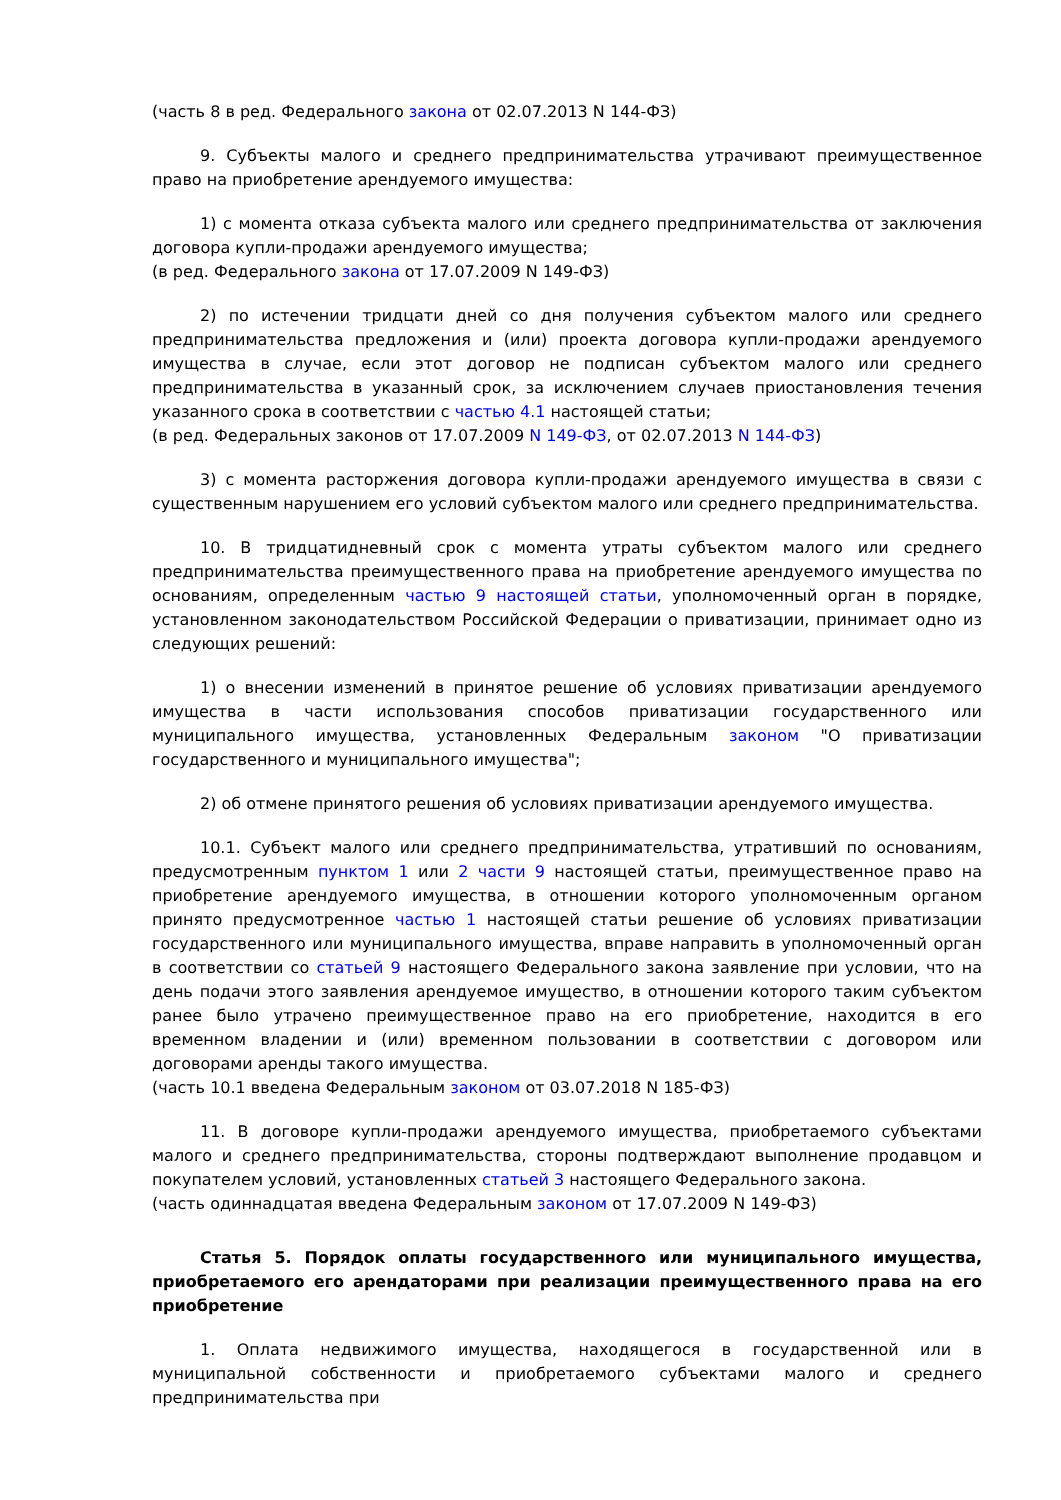(часть 8 в ред. Федерального закона от 02.07.2013 N 144-ФЗ)
9. Субъекты малого и среднего предпринимательства утрачивают преимущественное право на приобретение арендуемого имущества:
1) с момента отказа субъекта малого или среднего предпринимательства от заключения договора купли-продажи арендуемого имущества;
(в ред. Федерального закона от 17.07.2009 N 149-ФЗ)
2) по истечении тридцати дней со дня получения субъектом малого или среднего предпринимательства предложения и (или) проекта договора купли-продажи арендуемого имущества в случае, если этот договор не подписан субъектом малого или среднего предпринимательства в указанный срок, за исключением случаев приостановления течения указанного срока в соответствии с частью 4.1 настоящей статьи;
(в ред. Федеральных законов от 17.07.2009 N 149-ФЗ, от 02.07.2013 N 144-ФЗ)
3) с момента расторжения договора купли-продажи арендуемого имущества в связи с существенным нарушением его условий субъектом малого или среднего предпринимательства.
10. В тридцатидневный срок с момента утраты субъектом малого или среднего предпринимательства преимущественного права на приобретение арендуемого имущества по основаниям, определенным частью 9 настоящей статьи, уполномоченный орган в порядке, установленном законодательством Российской Федерации о приватизации, принимает одно из следующих решений:
1) о внесении изменений в принятое решение об условиях приватизации арендуемого имущества в части использования способов приватизации государственного или муниципального имущества, установленных Федеральным законом "О приватизации государственного и муниципального имущества";
2) об отмене принятого решения об условиях приватизации арендуемого имущества.
10.1. Субъект малого или среднего предпринимательства, утративший по основаниям, предусмотренным пунктом 1 или 2 части 9 настоящей статьи, преимущественное право на приобретение арендуемого имущества, в отношении которого уполномоченным органом принято предусмотренное частью 1 настоящей статьи решение об условиях приватизации государственного или муниципального имущества, вправе направить в уполномоченный орган в соответствии со статьей 9 настоящего Федерального закона заявление при условии, что на день подачи этого заявления арендуемое имущество, в отношении которого таким субъектом ранее было утрачено преимущественное право на его приобретение, находится в его временном владении и (или) временном пользовании в соответствии с договором или договорами аренды такого имущества.
(часть 10.1 введена Федеральным законом от 03.07.2018 N 185-ФЗ)
11. В договоре купли-продажи арендуемого имущества, приобретаемого субъектами малого и среднего предпринимательства, стороны подтверждают выполнение продавцом и покупателем условий, установленных статьей 3 настоящего Федерального закона.
(часть одиннадцатая введена Федеральным законом от 17.07.2009 N 149-ФЗ)
Статья 5. Порядок оплаты государственного или муниципального имущества, приобретаемого его арендаторами при реализации преимущественного права на его приобретение
1. Оплата недвижимого имущества, находящегося в государственной или в муниципальной собственности и приобретаемого субъектами малого и среднего предпринимательства при